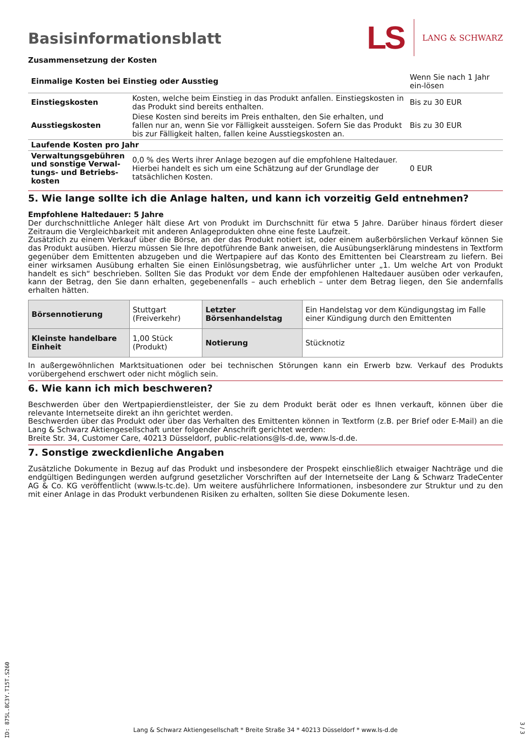Basisinformationsblatt
LS LANG & SCHWARZ
Zusammensetzung der Kosten
| Einmalige Kosten bei Einstieg oder Ausstieg | | Wenn Sie nach 1 Jahr ein-lösen |
| Einstiegskosten | Kosten, welche beim Einstieg in das Produkt anfallen. Einstiegskosten in das Produkt sind bereits enthalten. | Bis zu 30 EUR |
| Ausstiegskosten | Diese Kosten sind bereits im Preis enthalten, den Sie erhalten, und fallen nur an, wenn Sie vor Fälligkeit aussteigen. Sofern Sie das Produkt bis zur Fälligkeit halten, fallen keine Ausstiegskosten an. | Bis zu 30 EUR |
| Laufende Kosten pro Jahr | | |
| Verwaltungsgebühren und sonstige Verwal-tungs- und Betriebs-kosten | 0,0 % des Werts ihrer Anlage bezogen auf die empfohlene Haltedauer. Hierbei handelt es sich um eine Schätzung auf der Grundlage der tatsächlichen Kosten. | 0 EUR |
5. Wie lange sollte ich die Anlage halten, und kann ich vorzeitig Geld entnehmen?
Empfohlene Haltedauer: 5 Jahre
Der durchschnittliche Anleger hält diese Art von Produkt im Durchschnitt für etwa 5 Jahre. Darüber hinaus fördert dieser Zeitraum die Vergleichbarkeit mit anderen Anlageprodukten ohne eine feste Laufzeit.
Zusätzlich zu einem Verkauf über die Börse, an der das Produkt notiert ist, oder einem außerbörslichen Verkauf können Sie das Produkt ausüben. Hierzu müssen Sie Ihre depotführende Bank anweisen, die Ausübungserklärung mindestens in Textform gegenüber dem Emittenten abzugeben und die Wertpapiere auf das Konto des Emittenten bei Clearstream zu liefern. Bei einer wirksamen Ausübung erhalten Sie einen Einlösungsbetrag, wie ausführlicher unter „1. Um welche Art von Produkt handelt es sich“ beschrieben. Sollten Sie das Produkt vor dem Ende der empfohlenen Haltedauer ausüben oder verkaufen, kann der Betrag, den Sie dann erhalten, gegebenenfalls – auch erheblich – unter dem Betrag liegen, den Sie andernfalls erhalten hätten.
| Börsennotierung | Stuttgart (Freiverkehr) | Letzter Börsenhandelstag | Ein Handelstag vor dem Kündigungstag im Falle einer Kündigung durch den Emittenten |
| Kleinste handelbare Einheit | 1,00 Stück (Produkt) | Notierung | Stücknotiz |
In außergewöhnlichen Marktsituationen oder bei technischen Störungen kann ein Erwerb bzw. Verkauf des Produkts vorübergehend erschwert oder nicht möglich sein.
6. Wie kann ich mich beschweren?
Beschwerden über den Wertpapierdienstleister, der Sie zu dem Produkt berät oder es Ihnen verkauft, können über die relevante Internetseite direkt an ihn gerichtet werden.
Beschwerden über das Produkt oder über das Verhalten des Emittenten können in Textform (z.B. per Brief oder E-Mail) an die Lang & Schwarz Aktiengesellschaft unter folgender Anschrift gerichtet werden:
Breite Str. 34, Customer Care, 40213 Düsseldorf, public-relations@ls-d.de, www.ls-d.de.
7. Sonstige zweckdienliche Angaben
Zusätzliche Dokumente in Bezug auf das Produkt und insbesondere der Prospekt einschließlich etwaiger Nachträge und die endgültigen Bedingungen werden aufgrund gesetzlicher Vorschriften auf der Internetseite der Lang & Schwarz TradeCenter AG & Co. KG veröffentlicht (www.ls-tc.de). Um weitere ausführlichere Informationen, insbesondere zur Struktur und zu den mit einer Anlage in das Produkt verbundenen Risiken zu erhalten, sollten Sie diese Dokumente lesen.
ID: 875L.8C3Y.T15T.S260
Lang & Schwarz Aktiengesellschaft * Breite Straße 34 * 40213 Düsseldorf * www.ls-d.de
3 / 3